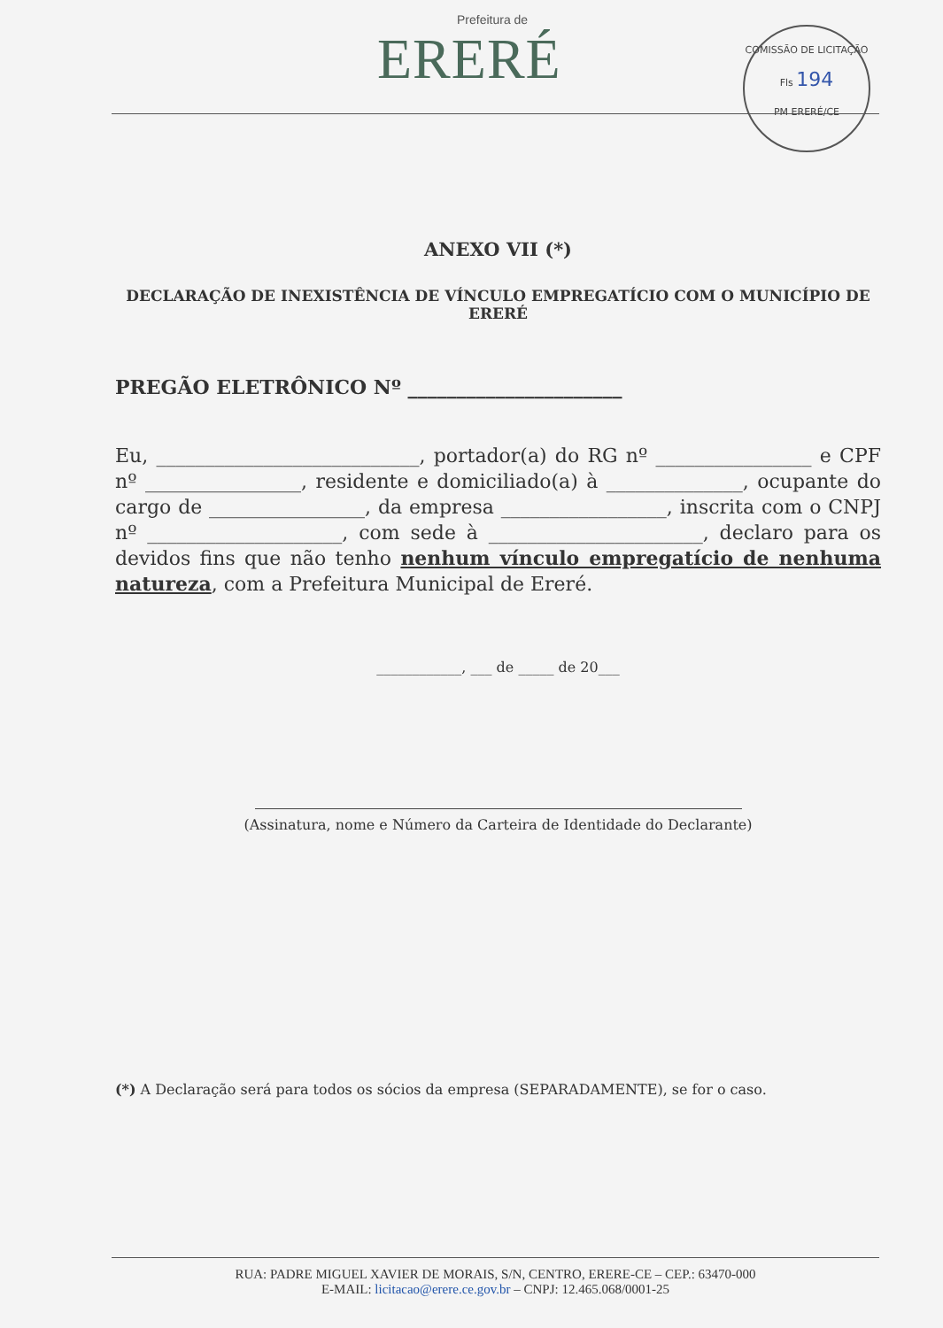Prefeitura de
ERERÉ
COMISSÃO DE LICITAÇÃO
Fls 194
PM ERERÉ/CE
ANEXO VII (*)
DECLARAÇÃO DE INEXISTÊNCIA DE VÍNCULO EMPREGATÍCIO COM O MUNICÍPIO DE ERERÉ
PREGÃO ELETRÔNICO Nº ______________________
Eu, ___________________________, portador(a) do RG nº ________________ e CPF nº ________________, residente e domiciliado(a) à ______________, ocupante do cargo de ________________, da empresa _________________, inscrita com o CNPJ nº ____________________, com sede à ______________________, declaro para os devidos fins que não tenho nenhum vínculo empregatício de nenhuma natureza, com a Prefeitura Municipal de Ereré.
____________, ___ de _____ de 20___
(Assinatura, nome e Número da Carteira de Identidade do Declarante)
(*) A Declaração será para todos os sócios da empresa (SEPARADAMENTE), se for o caso.
RUA: PADRE MIGUEL XAVIER DE MORAIS, S/N, CENTRO, ERERE-CE – CEP.: 63470-000
E-MAIL: licitacao@erere.ce.gov.br – CNPJ: 12.465.068/0001-25